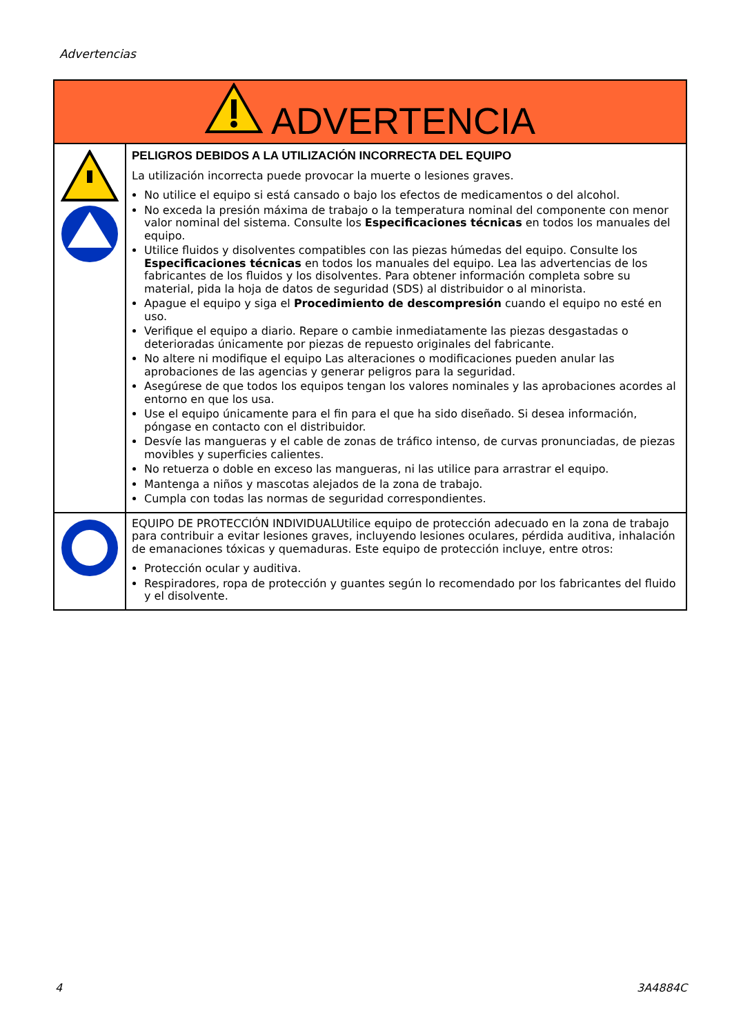Advertencias
| ADVERTENCIA | |
| --- | --- |
| | PELIGROS DEBIDOS A LA UTILIZACIÓN INCORRECTA DEL EQUIPO La utilización incorrecta puede provocar la muerte o lesiones graves. No utilice el equipo si está cansado o bajo los efectos de medicamentos o del alcohol. No exceda la presión máxima de trabajo o la temperatura nominal del componente con menor valor nominal del sistema. Consulte los Especificaciones técnicas en todos los manuales del equipo. Utilice fluidos y disolventes compatibles con las piezas húmedas del equipo. Consulte los Especificaciones técnicas en todos los manuales del equipo. Lea las advertencias de los fabricantes de los fluidos y los disolventes. Para obtener información completa sobre su material, pida la hoja de datos de seguridad (SDS) al distribuidor o al minorista. Apague el equipo y siga el Procedimiento de descompresión cuando el equipo no esté en uso. Verifique el equipo a diario. Repare o cambie inmediatamente las piezas desgastadas o deterioradas únicamente por piezas de repuesto originales del fabricante. No altere ni modifique el equipo Las alteraciones o modificaciones pueden anular las aprobaciones de las agencias y generar peligros para la seguridad. Asegúrese de que todos los equipos tengan los valores nominales y las aprobaciones acordes al entorno en que los usa. Use el equipo únicamente para el fin para el que ha sido diseñado. Si desea información, póngase en contacto con el distribuidor. Desvíe las mangueras y el cable de zonas de tráfico intenso, de curvas pronunciadas, de piezas movibles y superficies calientes. No retuerza o doble en exceso las mangueras, ni las utilice para arrastrar el equipo. Mantenga a niños y mascotas alejados de la zona de trabajo. Cumpla con todas las normas de seguridad correspondientes. |
| | EQUIPO DE PROTECCIÓN INDIVIDUALUtilice equipo de protección adecuado en la zona de trabajo para contribuir a evitar lesiones graves, incluyendo lesiones oculares, pérdida auditiva, inhalación de emanaciones tóxicas y quemaduras. Este equipo de protección incluye, entre otros: Protección ocular y auditiva. Respiradores, ropa de protección y guantes según lo recomendado por los fabricantes del fluido y el disolvente. |
4 3A4884C